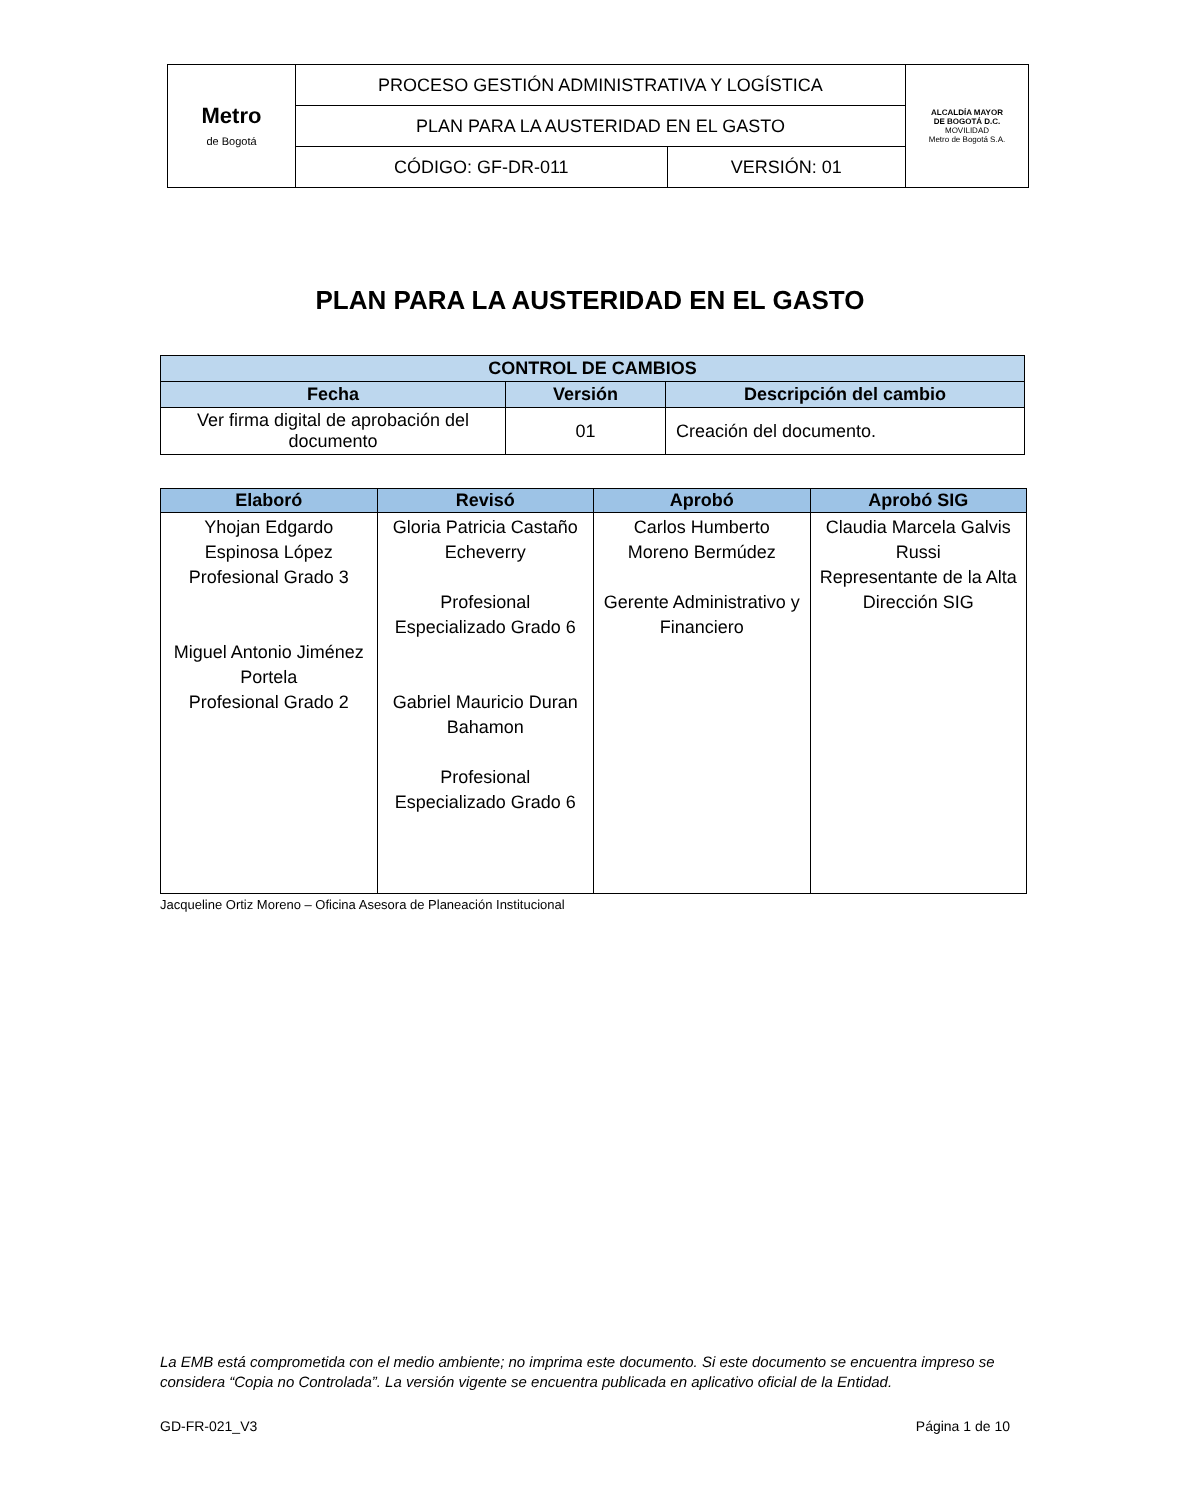| Metro de Bogotá | PROCESO GESTIÓN ADMINISTRATIVA Y LOGÍSTICA | | ALCALDÍA MAYOR DE BOGOTÁ D.C. MOVILIDAD Metro de Bogotá S.A. |
| | PLAN PARA LA AUSTERIDAD EN EL GASTO | | |
| | CÓDIGO: GF-DR-011 | VERSIÓN: 01 | |
PLAN PARA LA AUSTERIDAD EN EL GASTO
| CONTROL DE CAMBIOS | | |
| --- | --- | --- |
| Fecha | Versión | Descripción del cambio |
| Ver firma digital de aprobación del documento | 01 | Creación del documento. |
| Elaboró | Revisó | Aprobó | Aprobó SIG |
| --- | --- | --- | --- |
| Yhojan Edgardo Espinosa López Profesional Grado 3 Miguel Antonio Jiménez Portela Profesional Grado 2 | Gloria Patricia Castaño Echeverry Profesional Especializado Grado 6 Gabriel Mauricio Duran Bahamon Profesional Especializado Grado 6 | Carlos Humberto Moreno Bermúdez Gerente Administrativo y Financiero | Claudia Marcela Galvis Russi Representante de la Alta Dirección SIG |
Jacqueline Ortiz Moreno – Oficina Asesora de Planeación Institucional
La EMB está comprometida con el medio ambiente; no imprima este documento. Si este documento se encuentra impreso se considera “Copia no Controlada”. La versión vigente se encuentra publicada en aplicativo oficial de la Entidad.
GD-FR-021_V3 Página 1 de 10